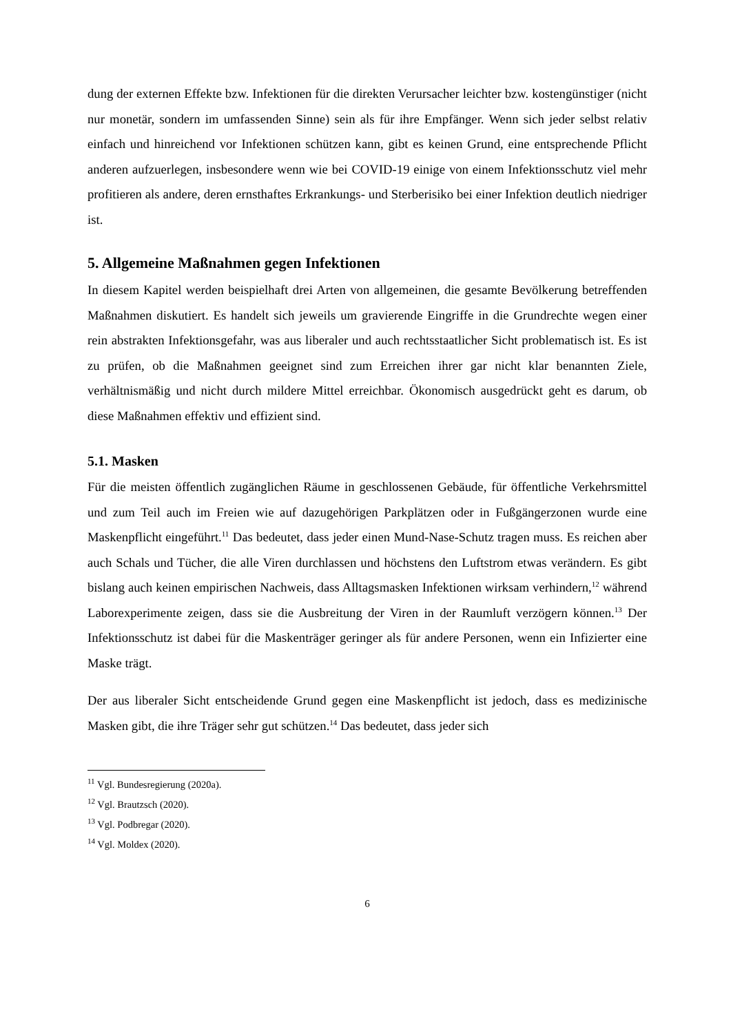dung der externen Effekte bzw. Infektionen für die direkten Verursacher leichter bzw. kosten­günstiger (nicht nur monetär, sondern im umfassenden Sinne) sein als für ihre Empfänger. Wenn sich jeder selbst relativ einfach und hinreichend vor Infektionen schützen kann, gibt es keinen Grund, eine entsprechende Pflicht anderen aufzuerlegen, insbesondere wenn wie bei COVID-19 einige von einem Infektionsschutz viel mehr profitieren als andere, deren ernst­haftes Erkrankungs- und Sterberisiko bei einer Infektion deutlich niedriger ist.
5. Allgemeine Maßnahmen gegen Infektionen
In diesem Kapitel werden beispielhaft drei Arten von allgemeinen, die gesamte Bevölkerung betreffenden Maßnahmen diskutiert. Es handelt sich jeweils um gravierende Eingriffe in die Grundrechte wegen einer rein abstrakten Infektionsgefahr, was aus liberaler und auch rechts­staatlicher Sicht problematisch ist. Es ist zu prüfen, ob die Maßnahmen geeignet sind zum Erreichen ihrer gar nicht klar benannten Ziele, verhältnismäßig und nicht durch mildere Mittel erreichbar. Ökonomisch ausgedrückt geht es darum, ob diese Maßnahmen effektiv und effi­zient sind.
5.1. Masken
Für die meisten öffentlich zugänglichen Räume in geschlossenen Gebäude, für öffentliche Verkehrsmittel und zum Teil auch im Freien wie auf dazugehörigen Parkplätzen oder in Fuß­gängerzonen wurde eine Maskenpflicht eingeführt.<sup>11</sup> Das bedeutet, dass jeder einen Mund-Nase-Schutz tragen muss. Es reichen aber auch Schals und Tücher, die alle Viren durchlassen und höchstens den Luftstrom etwas verändern. Es gibt bislang auch keinen empirischen Nachweis, dass Alltagsmasken Infektionen wirksam verhindern,<sup>12</sup> während Laborexperimente zeigen, dass sie die Ausbreitung der Viren in der Raumluft verzögern können.<sup>13</sup> Der Infek­tionsschutz ist dabei für die Maskenträger geringer als für andere Personen, wenn ein Infizier­ter eine Maske trägt.
Der aus liberaler Sicht entscheidende Grund gegen eine Maskenpflicht ist jedoch, dass es me­dizinische Masken gibt, die ihre Träger sehr gut schützen.<sup>14</sup> Das bedeutet, dass jeder sich
<sup>11</sup> Vgl. Bundesregierung (2020a).
<sup>12</sup> Vgl. Brautzsch (2020).
<sup>13</sup> Vgl. Podbregar (2020).
<sup>14</sup> Vgl. Moldex (2020).
6